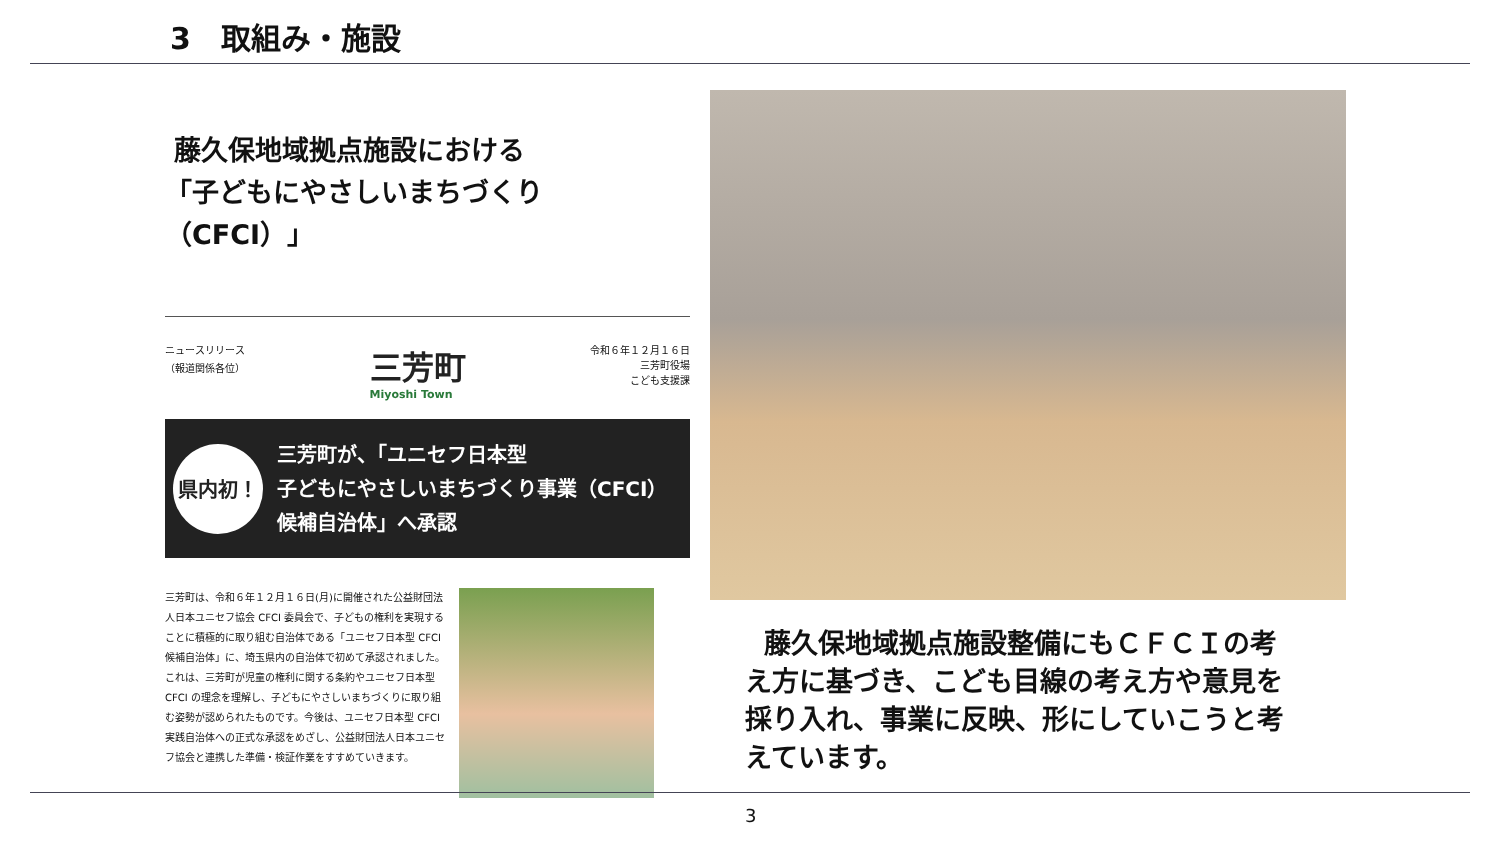3　取組み・施設
藤久保地域拠点施設における
「子どもにやさしいまちづくり（CFCI）」
ニュースリリース
（報道関係各位）
三芳町
Miyoshi Town
令和６年１２月１６日
三芳町役場
こども支援課
県内初！
三芳町が、「ユニセフ日本型
子どもにやさしいまちづくり事業（CFCI）
候補自治体」へ承認
三芳町は、令和６年１２月１６日(月)に開催された公益財団法人日本ユニセフ協会 CFCI 委員会で、子どもの権利を実現することに積極的に取り組む自治体である「ユニセフ日本型 CFCI 候補自治体」に、埼玉県内の自治体で初めて承認されました。これは、三芳町が児童の権利に関する条約やユニセフ日本型 CFCI の理念を理解し、子どもにやさしいまちづくりに取り組む姿勢が認められたものです。今後は、ユニセフ日本型 CFCI 実践自治体への正式な承認をめざし、公益財団法人日本ユニセフ協会と連携した準備・検証作業をすすめていきます。
藤久保地域拠点施設整備にもＣＦＣＩの考え方に基づき、こども目線の考え方や意見を採り入れ、事業に反映、形にしていこうと考えています。
3